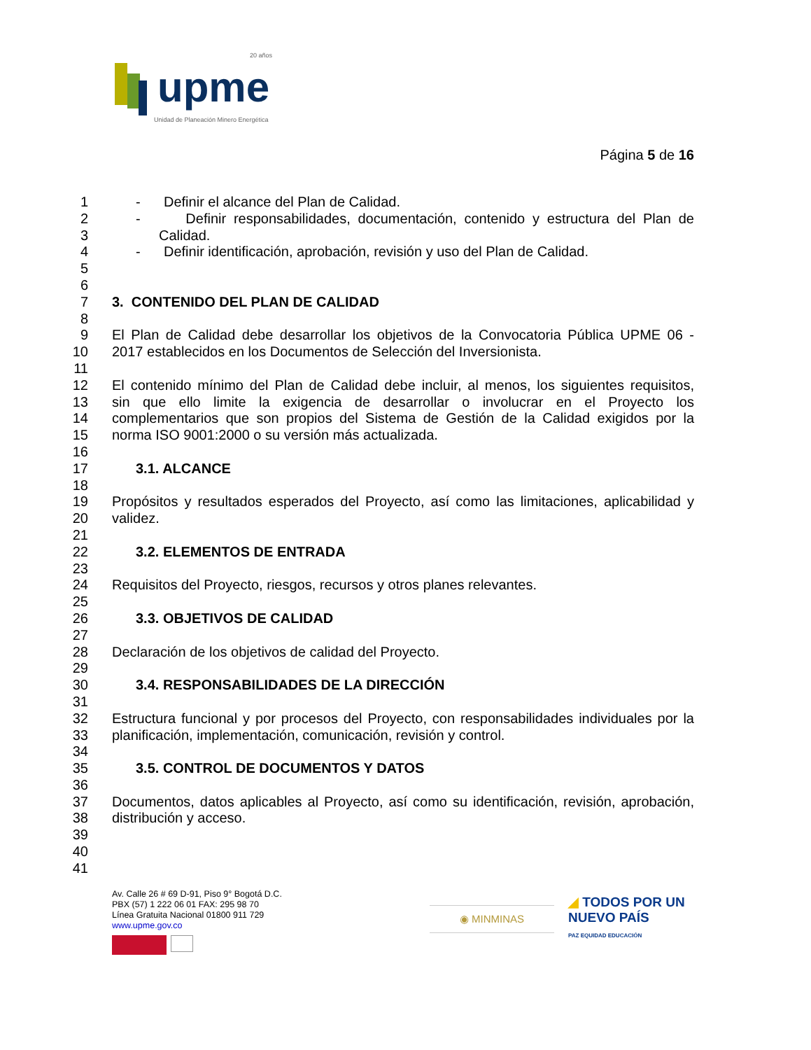upme
20 años
Unidad de Planeación Minero Energética
Página 5 de 16
1 - Definir el alcance del Plan de Calidad.
2 - Definir responsabilidades, documentación, contenido y estructura del Plan de
3 Calidad.
4 - Definir identificación, aprobación, revisión y uso del Plan de Calidad.
5
6
7 3. CONTENIDO DEL PLAN DE CALIDAD
8
9 El Plan de Calidad debe desarrollar los objetivos de la Convocatoria Pública UPME 06 -
10 2017 establecidos en los Documentos de Selección del Inversionista.
11
12 El contenido mínimo del Plan de Calidad debe incluir, al menos, los siguientes requisitos,
13 sin que ello limite la exigencia de desarrollar o involucrar en el Proyecto los
14 complementarios que son propios del Sistema de Gestión de la Calidad exigidos por la
15 norma ISO 9001:2000 o su versión más actualizada.
16
17 3.1. ALCANCE
18
19 Propósitos y resultados esperados del Proyecto, así como las limitaciones, aplicabilidad y
20 validez.
21
22 3.2. ELEMENTOS DE ENTRADA
23
24 Requisitos del Proyecto, riesgos, recursos y otros planes relevantes.
25
26 3.3. OBJETIVOS DE CALIDAD
27
28 Declaración de los objetivos de calidad del Proyecto.
29
30 3.4. RESPONSABILIDADES DE LA DIRECCIÓN
31
32 Estructura funcional y por procesos del Proyecto, con responsabilidades individuales por la
33 planificación, implementación, comunicación, revisión y control.
34
35 3.5. CONTROL DE DOCUMENTOS Y DATOS
36
37 Documentos, datos aplicables al Proyecto, así como su identificación, revisión, aprobación,
38 distribución y acceso.
39
40
41
Av. Calle 26 # 69 D-91, Piso 9° Bogotá D.C.
PBX (57) 1 222 06 01 FAX: 295 98 70
Línea Gratuita Nacional 01800 911 729
www.upme.gov.co
◉ MINMINAS
◢ TODOS POR UN
NUEVO PAÍS
PAZ EQUIDAD EDUCACIÓN